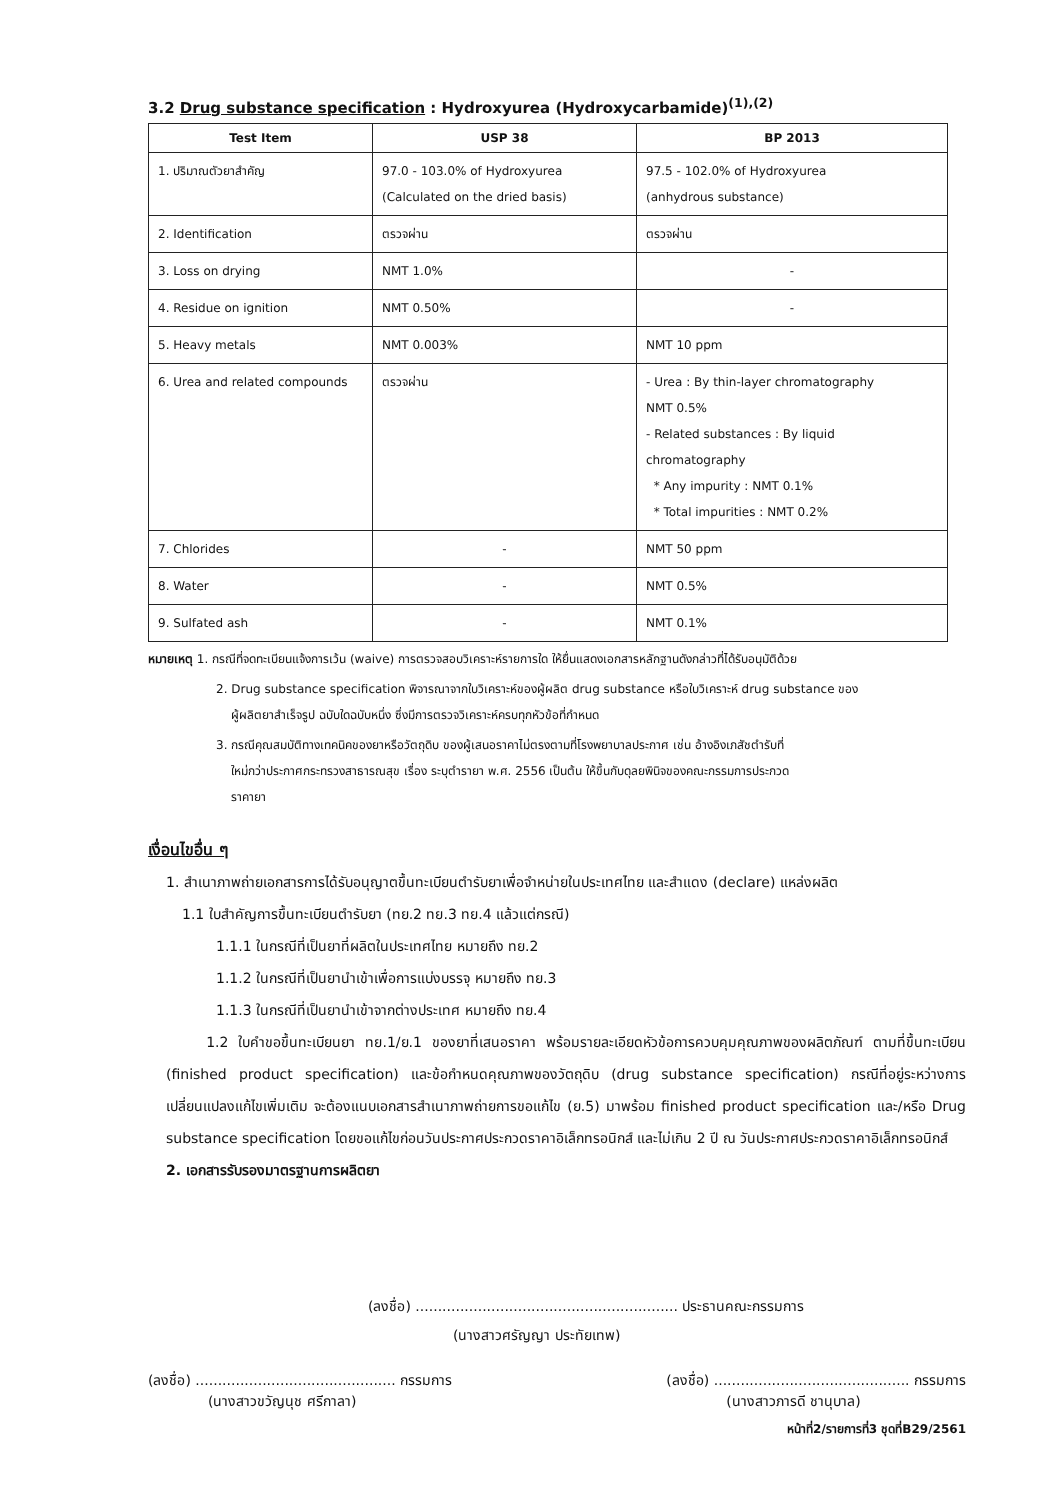3.2 Drug substance specification : Hydroxyurea (Hydroxycarbamide)<sup>(1),(2)</sup>
| Test Item | USP 38 | BP 2013 |
| --- | --- | --- |
| 1. ปริมาณตัวยาสำคัญ | 97.0 - 103.0% of Hydroxyurea (Calculated on the dried basis) | 97.5 - 102.0% of Hydroxyurea (anhydrous substance) |
| 2. Identification | ตรวจผ่าน | ตรวจผ่าน |
| 3. Loss on drying | NMT 1.0% | - |
| 4. Residue on ignition | NMT 0.50% | - |
| 5. Heavy metals | NMT 0.003% | NMT 10 ppm |
| 6. Urea and related compounds | ตรวจผ่าน | - Urea : By thin-layer chromatography NMT 0.5% - Related substances : By liquid chromatography * Any impurity : NMT 0.1% * Total impurities : NMT 0.2% |
| 7. Chlorides | - | NMT 50 ppm |
| 8. Water | - | NMT 0.5% |
| 9. Sulfated ash | - | NMT 0.1% |
หมายเหตุ 1. กรณีที่จดทะเบียนแจ้งการเว้น (waive) การตรวจสอบวิเคราะห์รายการใด ให้ยื่นแสดงเอกสารหลักฐานดังกล่าวที่ได้รับอนุมัติด้วย
2. Drug substance specification พิจารณาจากใบวิเคราะห์ของผู้ผลิต drug substance หรือใบวิเคราะห์ drug substance ของ
ผู้ผลิตยาสำเร็จรูป ฉบับใดฉบับหนึ่ง ซึ่งมีการตรวจวิเคราะห์ครบทุกหัวข้อที่กำหนด
3. กรณีคุณสมบัติทางเทคนิคของยาหรือวัตถุดิบ ของผู้เสนอราคาไม่ตรงตามที่โรงพยาบาลประกาศ เช่น อ้างอิงเภสัชตำรับที่
ใหม่กว่าประกาศกระทรวงสาธารณสุข เรื่อง ระบุตำรายา พ.ศ. 2556 เป็นต้น ให้ขึ้นกับดุลยพินิจของคณะกรรมการประกวด
ราคายา
เงื่อนไขอื่น ๆ
1. สำเนาภาพถ่ายเอกสารการได้รับอนุญาตขึ้นทะเบียนตำรับยาเพื่อจำหน่ายในประเทศไทย และสำแดง (declare) แหล่งผลิต
1.1 ใบสำคัญการขึ้นทะเบียนตำรับยา (ทย.2 ทย.3 ทย.4 แล้วแต่กรณี)
1.1.1 ในกรณีที่เป็นยาที่ผลิตในประเทศไทย หมายถึง ทย.2
1.1.2 ในกรณีที่เป็นยานำเข้าเพื่อการแบ่งบรรจุ หมายถึง ทย.3
1.1.3 ในกรณีที่เป็นยานำเข้าจากต่างประเทศ หมายถึง ทย.4
1.2 ใบคำขอขึ้นทะเบียนยา ทย.1/ย.1 ของยาที่เสนอราคา พร้อมรายละเอียดหัวข้อการควบคุมคุณภาพของผลิตภัณฑ์ ตามที่ขึ้นทะเบียน (finished product specification) และข้อกำหนดคุณภาพของวัตถุดิบ (drug substance specification) กรณีที่อยู่ระหว่างการเปลี่ยนแปลงแก้ไขเพิ่มเติม จะต้องแนบเอกสารสำเนาภาพถ่ายการขอแก้ไข (ย.5) มาพร้อม finished product specification และ/หรือ Drug substance specification โดยขอแก้ไขก่อนวันประกาศประกวดราคาอิเล็กทรอนิกส์ และไม่เกิน 2 ปี ณ วันประกาศประกวดราคาอิเล็กทรอนิกส์
2. เอกสารรับรองมาตรฐานการผลิตยา
(ลงชื่อ) ........................................................... ประธานคณะกรรมการ
(นางสาวศรัญญา ประทัยเทพ)
(ลงชื่อ) ............................................. กรรมการ
(นางสาวขวัญนุช ศรีกาลา)
(ลงชื่อ) ............................................ กรรมการ
(นางสาวภารดี ชานุบาล)
หน้าที่2/รายการที่3 ชุดที่B29/2561